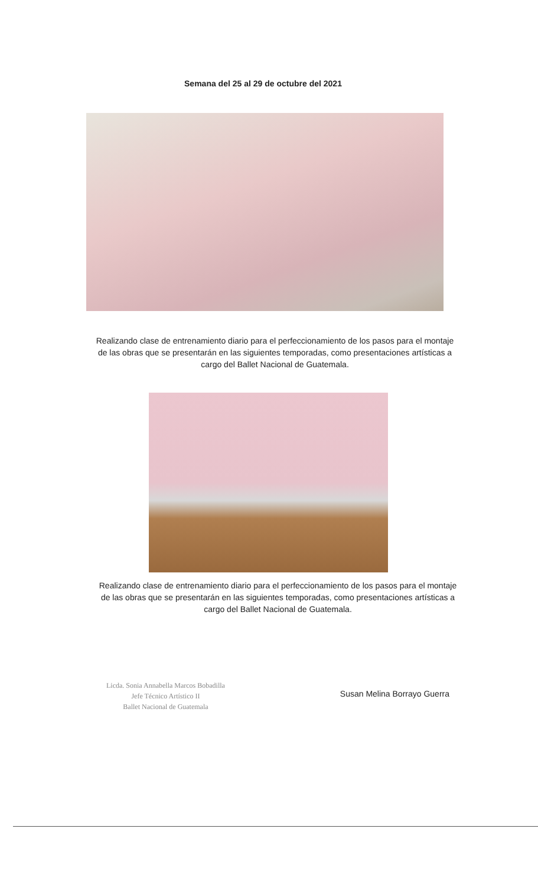Semana del 25 al 29 de octubre del 2021
Realizando clase de entrenamiento diario para el perfeccionamiento de los pasos para el montaje de las obras que se presentarán en las siguientes temporadas, como presentaciones artísticas a cargo del Ballet Nacional de Guatemala.
Realizando clase de entrenamiento diario para el perfeccionamiento de los pasos para el montaje de las obras que se presentarán en las siguientes temporadas, como presentaciones artísticas a cargo del Ballet Nacional de Guatemala.
Licda. Sonia Annabella Marcos Bobadilla
Jefe Técnico Artístico II
Ballet Nacional de Guatemala
Susan Melina Borrayo Guerra